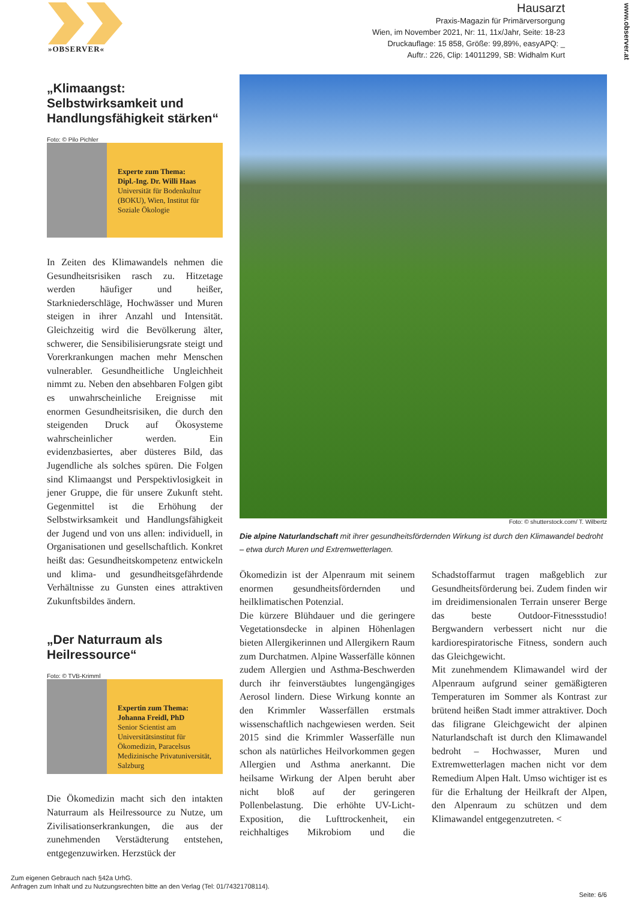»OBSERVER«
Hausarzt
Praxis-Magazin für Primärversorgung
Wien, im November 2021, Nr: 11, 11x/Jahr, Seite: 18-23
Druckauflage: 15 858, Größe: 99,89%, easyAPQ: _
Auftr.: 226, Clip: 14011299, SB: Widhalm Kurt
www.observer.at
„Klimaangst: Selbstwirksamkeit und Handlungsfähigkeit stärken“
Foto: © Pilo Pichler
Experte zum Thema:
Dipl.-Ing. Dr. Willi Haas
Universität für Bodenkultur (BOKU), Wien, Institut für Soziale Ökologie
In Zeiten des Klimawandels nehmen die Gesundheitsrisiken rasch zu. Hitzetage werden häufiger und heißer, Starkniederschläge, Hochwässer und Muren steigen in ihrer Anzahl und Intensität. Gleichzeitig wird die Bevölkerung älter, schwerer, die Sensibilisierungsrate steigt und Vorerkrankungen machen mehr Menschen vulnerabler. Gesundheitliche Ungleichheit nimmt zu. Neben den absehbaren Folgen gibt es unwahrscheinliche Ereignisse mit enormen Gesundheitsrisiken, die durch den steigenden Druck auf Ökosysteme wahrscheinlicher werden. Ein evidenzbasiertes, aber düsteres Bild, das Jugendliche als solches spüren. Die Folgen sind Klimaangst und Perspektivlosigkeit in jener Gruppe, die für unsere Zukunft steht. Gegenmittel ist die Erhöhung der Selbstwirksamkeit und Handlungsfähigkeit der Jugend und von uns allen: individuell, in Organisationen und gesellschaftlich. Konkret heißt das: Gesundheitskompetenz entwickeln und klima- und gesundheitsgefährdende Verhältnisse zu Gunsten eines attraktiven Zukunftsbildes ändern.
„Der Naturraum als Heilressource“
Foto: © TVB-Krimml
Expertin zum Thema:
Johanna Freidl, PhD
Senior Scientist am Universitätsinstitut für Ökomedizin, Paracelsus Medizinische Privatuniversität, Salzburg
Die Ökomedizin macht sich den intakten Naturraum als Heilressource zu Nutze, um Zivilisationserkrankungen, die aus der zunehmenden Verstädterung entstehen, entgegenzuwirken. Herzstück der
Foto: © shutterstock.com/ T. Wilbertz
Die alpine Naturlandschaft mit ihrer gesundheitsfördernden Wirkung ist durch den Klimawandel bedroht – etwa durch Muren und Extremwetterlagen.
Ökomedizin ist der Alpenraum mit seinem enormen gesundheitsfördernden und heilklimatischen Potenzial.
Die kürzere Blühdauer und die geringere Vegetationsdecke in alpinen Höhenlagen bieten Allergikerinnen und Allergikern Raum zum Durchatmen. Alpine Wasserfälle können zudem Allergien und Asthma-Beschwerden durch ihr feinverstäubtes lungengängiges Aerosol lindern. Diese Wirkung konnte an den Krimmler Wasserfällen erstmals wissenschaftlich nachgewiesen werden. Seit 2015 sind die Krimmler Wasserfälle nun schon als natürliches Heilvorkommen gegen Allergien und Asthma anerkannt. Die heilsame Wirkung der Alpen beruht aber nicht bloß auf der geringeren Pollenbelastung. Die erhöhte UV-Licht-Exposition, die Lufttrockenheit, ein reichhaltiges Mikrobiom und die Schadstoffarmut tragen maßgeblich zur Gesundheitsförderung bei. Zudem finden wir im dreidimensionalen Terrain unserer Berge das beste Outdoor-Fitnessstudio! Bergwandern verbessert nicht nur die kardiorespiratorische Fitness, sondern auch das Gleichgewicht.
Mit zunehmendem Klimawandel wird der Alpenraum aufgrund seiner gemäßigteren Temperaturen im Sommer als Kontrast zur brütend heißen Stadt immer attraktiver. Doch das filigrane Gleichgewicht der alpinen Naturlandschaft ist durch den Klimawandel bedroht – Hochwasser, Muren und Extremwetterlagen machen nicht vor dem Remedium Alpen Halt. Umso wichtiger ist es für die Erhaltung der Heilkraft der Alpen, den Alpenraum zu schützen und dem Klimawandel entgegenzutreten. <
Zum eigenen Gebrauch nach §42a UrhG.
Anfragen zum Inhalt und zu Nutzungsrechten bitte an den Verlag (Tel: 01/74321708114).
Seite: 6/6